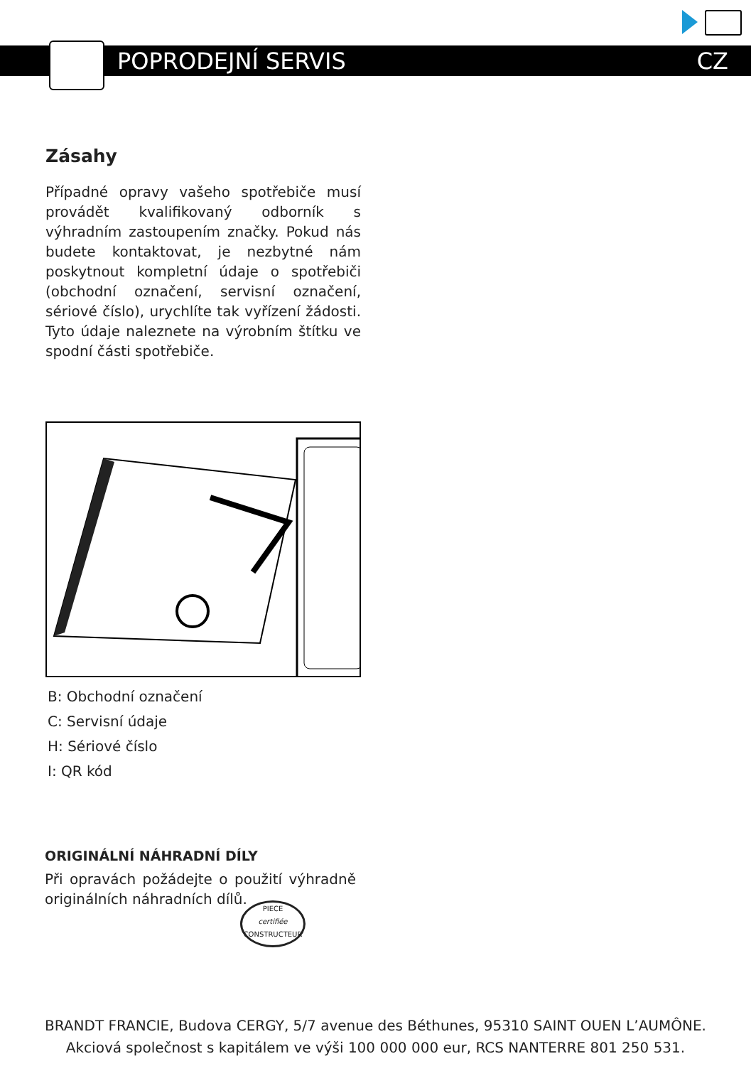POPRODEJNÍ SERVIS CZ
Zásahy
Případné opravy vašeho spotřebiče musí provádět kvalifikovaný odborník s výhradním zastoupením značky. Pokud nás budete kontaktovat, je nezbytné nám poskytnout kompletní údaje o spotřebiči (obchodní označení, servisní označení, sériové číslo), urychlíte tak vyřízení žádosti. Tyto údaje naleznete na výrobním štítku ve spodní části spotřebiče.
B: Obchodní označení
C: Servisní údaje
H: Sériové číslo
I: QR kód
ORIGINÁLNÍ NÁHRADNÍ DÍLY
Při opravách požádejte o použití výhradně originálních náhradních dílů.
PIECE
certifiée
CONSTRUCTEUR
BRANDT FRANCIE, Budova CERGY, 5/7 avenue des Béthunes, 95310 SAINT OUEN L’AUMÔNE.
Akciová společnost s kapitálem ve výši 100 000 000 eur, RCS NANTERRE 801 250 531.